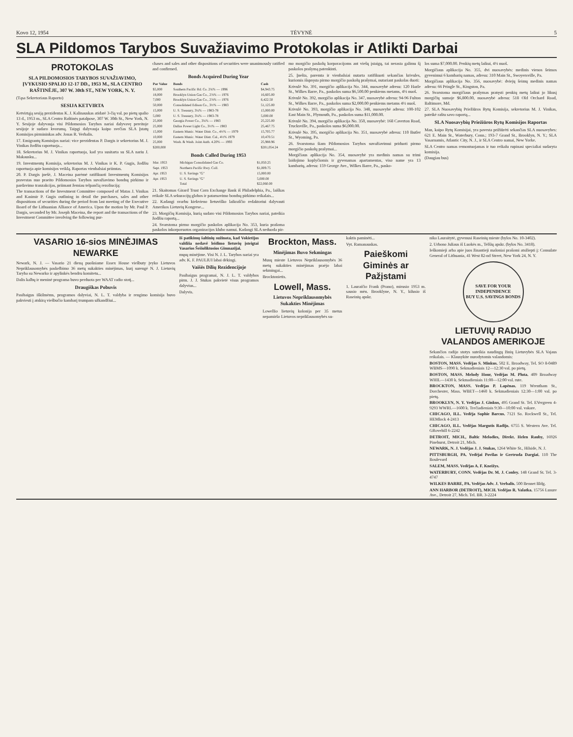Kovo 12, 1954 TĖVYNĖ 5
SLA Pildomos Tarybos Suvažiavimo Protokolas ir Atlikti Darbai
PROTOKOLAS
SLA PILDOMOSIOS TARYBOS SUVAŽIAVIMO, ĮVYKUSIO SPALIO 12-17 DD., 1953 M., SLA CENTRO RAŠTINĖJE, 307 W. 30th ST., NEW YORK, N. Y.
(Tąsa Sekretoriaus Raporto)
SESIJA KETVIRTA
Ketvirtąją sesiją prezidentas K. J. Kalinauskas atidarė 3-čią val. po pietų spalio 13 d., 1953 m., SLA Centro Raštinės patalpose, 307 W. 30th St., New York, N. Y. Sesijoje dalyvauja visi Pildomosios Tarybos nariai dalyvavę pereitoje sesijoje ir sudaro kvorumą. Taipgi dalyvauja kaipo svečias SLA Įstatų Komisijos pirmininkas adv. Jonas R. Verbalis.
17. Emigrantų Komisijos nariai: vice prezidentas P. Dargis ir sekretorius M. J. Vinikas žodžiu raportuoja...
18. Sekretorius M. J. Vinikas raportuoja, kad yra susitarta su SLA nariu J. Makausku...
19. Investmentų Komisija, sekretorius M. J. Vinikas ir K. P. Gugis, žodžiu raportuoja apie komisijos veiklą. Raportas vienbalsiai priimtas.
20. P. Dargis įnešė, J. Maceina parėmė ratifikuoti Investmentų Komisijos pravestas nuo praeito Pildomosios Tarybos suvažiavimo bondsų pirkimo ir pardavimo tranzakcijas, priimant žemiau telpančią rezoliuciją:
The transactions of the Investment Committee composed of Matas J. Vinikas and Kasimir P. Gugis outlining in detail the purchases, sales and other dispositions of securities during the period from last meeting of the Executive Board of the Lithuanian Alliance of America. Upon the motion by Mr. Paul P. Dargis, seconded by Mr. Joseph Maceina, the report and the transactions of the Investment Committee involving the following pur-
chases and sales and other dispositions of securities were unanimously ratified and confirmed.
Bonds Acquired During Year
| Par Value | Bonds | Cash |
| --- | --- | --- |
| $5,000 | Southern Pacific Rd. Co. 2¾% — 1996 | $4,943.75 |
| 18,000 | Brooklyn Union Gas Co., 2⅞% — 1976 | 16,605.00 |
| 7,000 | Brooklyn Union Gas Co., 2⅞% — 1976 | 6,422.50 |
| 50,000 | Consolidated Edison Co., 3½% — 1983 | 51,125.00 |
| 15,000 | U. S. Treasury, 3¼% — 1983-78 | 15,000.00 |
| 5,000 | U. S. Treasury, 3¼% — 1983-78 | 5,000.00 |
| 25,000 | Georgia Power Co., 3¾% — 1983 | 25,225.00 |
| 25,000 | Dallas Power Light Co., 3½% — 1983 | 25,467.75 |
| 15,000 | Eastern Munic. Water Distr. Co., 4½% — 1979 | 15,705.77 |
| 10,000 | Eastern Munic. Water Distr. Cal., 4½% 1979 | 10,470.51 |
| 25,000 | Wash. & Wash. Joint Auth. 4.20% — 1993 | 25,988.96 |
| $200,000 | | $201,054.24 |
Bonds Called During 1953
| Mar. 1953 | Michigan Consolidated Gas Co. | $1,050.25 |
| Sept. 1953 | Northern Pacific Rwy. Coll. | $1,009.75 |
| Apr. 1953 | U. S. Savings "G" | 15,000.00 |
| Apr. 1953 | U. S. Savings "G" | 5,000.00 |
| | Total | $22,060.00 |
21. Skaitomas Girard Trust Corn Exchange Bank iš Philadelphia, Pa., laiškas reikale SLA sekuracijų globos ir patarnavimo bondsų pirkimo reikalais...
22. Kadangi svarbu kiekvieno lietuviško laikraščio redaktoriui dalyvauti Amerikos Lietuvių Kongrese...
23. Morgičių Komisija, kurią sudaro visi Pildomosios Tarybos nariai, pateikia žodžiu raportą...
24. Svarstoma pirmo morgičio paskolos aplikacija No. 353, kuria prašoma paskolos inkorporuotos organizacijos klubo namui. Kadangi SLA neduoda pir-
mo morgičio paskolų korporacijoms ant viešų įstaigų, tai nerasta galimu šį paskolos prašymą patenkinti.
25. Įnešta, paremta ir vienbalsiai nutarta ratifikuoti sekančias krivules, kuriomis išspręsta pirmo morgičio paskolų prašymai, nutariant paskolas duoti:
Krivulė No. 391, morgičio aplikacija No. 344, nuosavybė adresu: 120 Hazle St., Wilkes Barre, Pa., paskolos suma $6,500.00 penkiems metams, 4½ nuoš.
Krivulė No. 392, morgičio aplikacija No. 347, nuosavybė adresu: 94-96 Fulton St., Wilkes Barre, Pa., paskolos suma $2,000.00 penkiems metams 4½ nuoš.
Krivulė No. 393, morgičio aplikacija No. 348, nuosavybė adresu: 100-102 East Main St., Plymouth, Pa., paskolos suma $11,000.00.
Krivulė No. 394, morgičio aplikacija No. 350, nuosavybė: 168 Caverton Road, Trucksville, Pa., paskolos suma $6,000.00.
Krivulė No. 395, morgičio aplikacija No. 351, nuosavybė adresu: 110 Butler St., Wyoming, Pa.
26. Svarstoma šiam Pildomosios Tarybos suvažiavimui priduoti pirmo morgičio paskolų prašymai...
Morgičiaus aplikacija No. 354, nuosavybė yra medinis namas su trimi laidojimo koplyčiomis ir gyvenamas apartamentas, viso name yra 13 kambarių, adresu: 159 George Ave., Wilkes Barre, Pa., pasko-
los suma $7,000.00. Penkių metų laikui, 4½ nuoš.
Morgičiaus aplikacija No. 355, dvi nuosavybės: medinis vienos šeimos gyvenimui 6 kambarių namas, adresu: 310 Main St., Swoyersville, Pa.
Morgičiaus aplikacija No. 356, nuosavybė: dviejų šeimų medinis namas adresu: 66 Pringle St., Kingston, Pa.
26. Svarstoma morgičiaus prašymas pratęsti penkių metų laikui jo likusį morgičių sumoje $6,800.00, nuosavybė adresu: 518 Old Orchard Road, Baltimore, Md.
27. SLA Nuosavybių Priežiūros Rytų Komisija, sekretorius M. J. Vinikas, pateikė raštu savo raportą...
SLA Nuosavybių Priežiūros Rytų Komisijos Raportas
Man, kaipo Rytų Komisijai, yra pavesta prižiūrėti sekančias SLA nuosavybes: 621 E. Main St., Waterbury, Conn.; 193-7 Grand St., Brooklyn, N. Y.; SLA Vasarnamis, Atlantic City, N. J., ir SLA Centro namai, New Yorke.
SLA Centro namas remontuojamas ir tuo reikalu rupinasi specialiai sudaryta komisija.
(Daugiau bus)
VASARIO 16-sios MINĖJIMAS NEWARKE
Newark, N. J. — Vasario 21 dieną puošniame Essex House viešbuty įvyko Lietuvos Nepriklausomybės paskelbimo 36 metų sukakties minėjimas, kurį surengė N. J. Lietuvių Taryba su Newarko ir apylinkės bendru komitetu...
Dalis kalbų ir meninė programa buvo perduota per WAAT radio stotį...
Draugiškas Pobuvis
Pasibaigus iškilmėms, programos dalyviai, N. L. T. valdyba ir rengimo komisija buvo pakviesti į atskirą viešbučio kambarį trumpam užkandžiui...
Iš patikimų šaltinių sužinota, kad Vokietijos valdžia nedavė leidimo lietuvių įsteigtai Vasarios Šešioliktosios Gimnazijai.
mųsų minėjime. Visi N. J. L. Tarybos nariai yra adv. K. F. PAULIUI labai dėkingi.
Vaišės Dilių Rezidencijoje
Pasibaigus programai, N. J. L. T. valdybos pirm. J. J. Stukas pakvietė visus programos dalyvius...
Dalyvis.
Brockton, Mass.
Minėjimas Buvo Sekmingas
Musų mieste Lietuvos Nepriklausomybės 36 metų sukakties minėjimas praėjo labai sekmingai...
Brocktonietis.
Lowell, Mass.
Lietuvos Nepriklausomybės Sukakties Minėjimas
Lowellio lietuvių kolonija per 35 metus nepamiršo Lietuvos nepriklausomybės su-
kaktis paminėti...
Vyt. Ramanauskas.
Paieškomi Giminės ar Pažįstami
1. Lauraičio Frank (Prano), mirusio 1953 m. sausio mėn. Brooklyne, N. Y., kilusio iš Raseinių apskr.
nika Lauraitytė, gyvenusi Raseinių mieste (bylos No. 10-3402).
2. Urbono Juliaus iš Luokės m., Telšių apskr. (bylos No. 3418).
Ieškomieji arba apie juos žinantieji maloniai prašomi atsiliepti į: Consulate General of Lithuania, 41 West 82-nd Street, New York 24, N. Y.
SAVE FOR YOUR INDEPENDENCE
BUY U.S. SAVINGS BONDS
LIETUVIŲ RADIJO VALANDOS AMERIKOJE
Sekančios radijo stotys suteikia naudingų žinių Lietuvybės SLA Vajaus reikalais. — Klausykite nurodytomis valandomis:
BOSTON, MASS. Vedėjas S. Minkus. 502 E. Broadway, Tel. SO 8-0489 WBMS—1090 k. Sekmadieniais 12—12:30 val. po pietų.
BOSTON, MASS. Melody Hour, Vedėjas M. Pluta. 409 Broadway WHIL—1430 k. Sekmadieniais 11:00—12:00 val. rute.
BROCKTON, MASS. Vedėjas P. Lapėnas. 119 Wrentham St., Dorchester, Mass. WBET—1460 k. Sekmadieniais 12:30—1:00 val. po pietų.
BROOKLYN, N. Y. Vedėjas J. Ginkus, 495 Grand St. Tel. EVergreen 4-9293 WWRL—1600 k. Trečiadieniais 9:30—10:00 val. vakare.
CHICAGO, ILL. Vedėja Sophie Barcus. 7121 So. Rockwell St., Tel. HEMlock 4-2413
CHICAGO, ILL. Vedėjas Margutis Radijo. 6755 S. Western Ave. Tel. GRovehill 6-2242
DETROIT, MICH., Baltic Melodies, Direkt. Helen Rauby, 16926 Pinehurst, Detroit 21, Mich.
NEWARK, N. J. Vedėjas J. J. Stukas, 1264 White St., Hilside, N. J.
PITTSBURGH, PA. Vedėjai Povilas ir Gertruda Dargiai. 110 The Boulevard
SALEM, MASS. Vedėjas A. F. Kneižys.
WATERBURY, CONN. Vedėjas Dr. M. J. Conley. 148 Grand St. Tel. 3-4747
WILKES BARRE, PA. Vedėjas Adv. J. Verbalis. 500 Bennet Bldg.
ANN HARBOR (DETROIT), MICH. Vedėjas R. Valatka. 15756 Lusure Ave., Detroit 27, Mich. Tel. BR. 3-2224